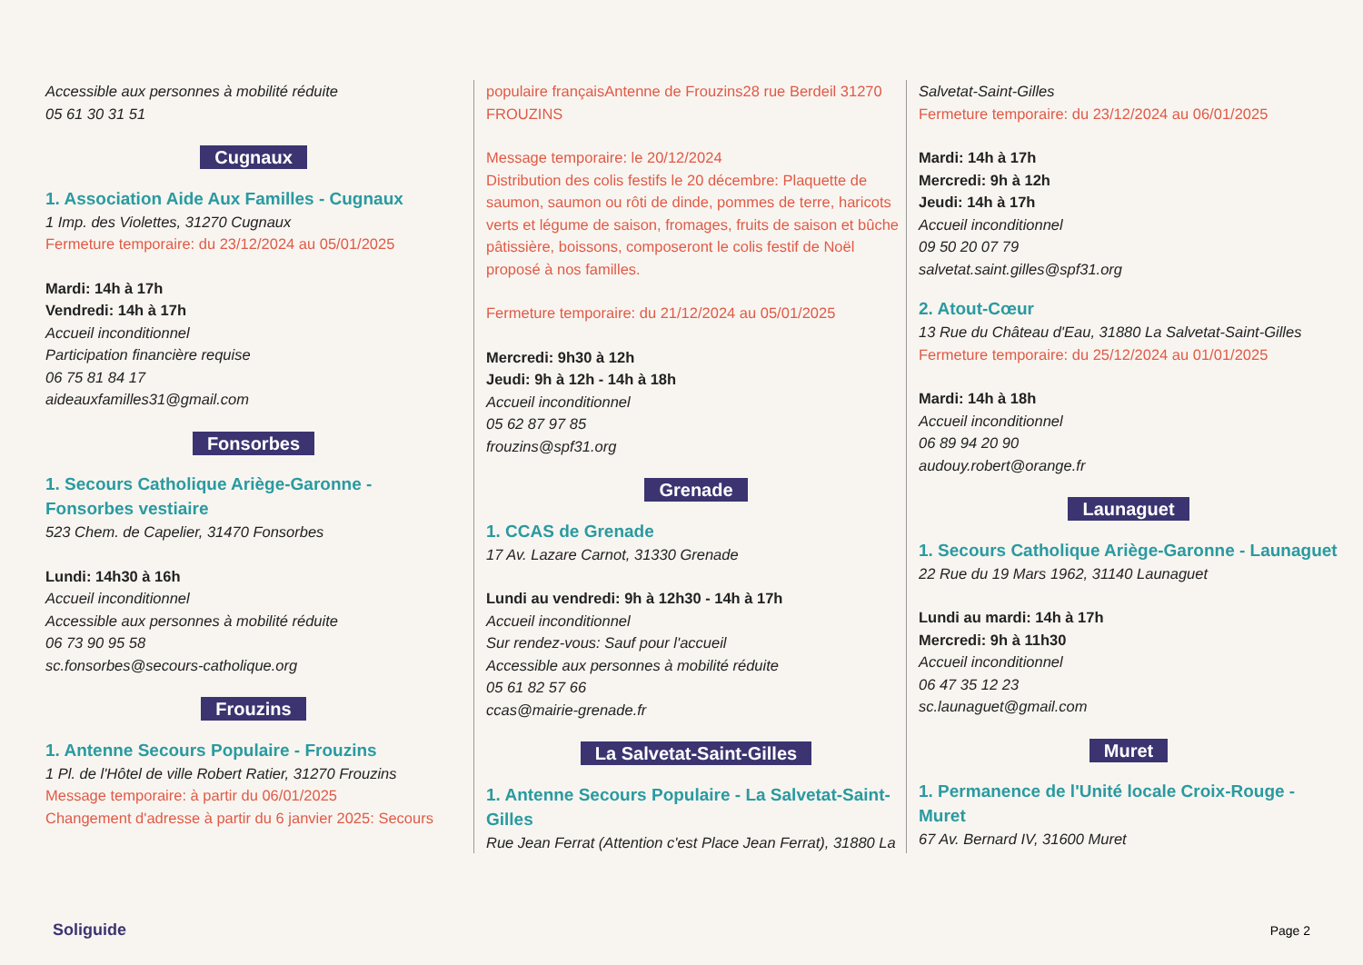Accessible aux personnes à mobilité réduite
05 61 30 31 51
Cugnaux
1. Association Aide Aux Familles - Cugnaux
1 Imp. des Violettes, 31270 Cugnaux
Fermeture temporaire: du 23/12/2024 au 05/01/2025
Mardi: 14h à 17h
Vendredi: 14h à 17h
Accueil inconditionnel
Participation financière requise
06 75 81 84 17
aideauxfamilles31@gmail.com
Fonsorbes
1. Secours Catholique Ariège-Garonne - Fonsorbes vestiaire
523 Chem. de Capelier, 31470 Fonsorbes
Lundi: 14h30 à 16h
Accueil inconditionnel
Accessible aux personnes à mobilité réduite
06 73 90 95 58
sc.fonsorbes@secours-catholique.org
Frouzins
1. Antenne Secours Populaire - Frouzins
1 Pl. de l'Hôtel de ville Robert Ratier, 31270 Frouzins
Message temporaire: à partir du 06/01/2025
Changement d'adresse à partir du 6 janvier 2025: Secours
populaire françaisAntenne de Frouzins28 rue Berdeil 31270 FROUZINS
Message temporaire: le 20/12/2024
Distribution des colis festifs le 20 décembre: Plaquette de saumon, saumon ou rôti de dinde, pommes de terre, haricots verts et légume de saison, fromages, fruits de saison et bûche pâtissière, boissons, composeront le colis festif de Noël proposé à nos familles.
Fermeture temporaire: du 21/12/2024 au 05/01/2025
Mercredi: 9h30 à 12h
Jeudi: 9h à 12h - 14h à 18h
Accueil inconditionnel
05 62 87 97 85
frouzins@spf31.org
Grenade
1. CCAS de Grenade
17 Av. Lazare Carnot, 31330 Grenade
Lundi au vendredi: 9h à 12h30 - 14h à 17h
Accueil inconditionnel
Sur rendez-vous: Sauf pour l'accueil
Accessible aux personnes à mobilité réduite
05 61 82 57 66
ccas@mairie-grenade.fr
La Salvetat-Saint-Gilles
1. Antenne Secours Populaire - La Salvetat-Saint-Gilles
Rue Jean Ferrat (Attention c'est Place Jean Ferrat), 31880 La
Salvetat-Saint-Gilles
Fermeture temporaire: du 23/12/2024 au 06/01/2025
Mardi: 14h à 17h
Mercredi: 9h à 12h
Jeudi: 14h à 17h
Accueil inconditionnel
09 50 20 07 79
salvetat.saint.gilles@spf31.org
2. Atout-Cœur
13 Rue du Château d'Eau, 31880 La Salvetat-Saint-Gilles
Fermeture temporaire: du 25/12/2024 au 01/01/2025
Mardi: 14h à 18h
Accueil inconditionnel
06 89 94 20 90
audouy.robert@orange.fr
Launaguet
1. Secours Catholique Ariège-Garonne - Launaguet
22 Rue du 19 Mars 1962, 31140 Launaguet
Lundi au mardi: 14h à 17h
Mercredi: 9h à 11h30
Accueil inconditionnel
06 47 35 12 23
sc.launaguet@gmail.com
Muret
1. Permanence de l'Unité locale Croix-Rouge - Muret
67 Av. Bernard IV, 31600 Muret
Soliguide Page 2